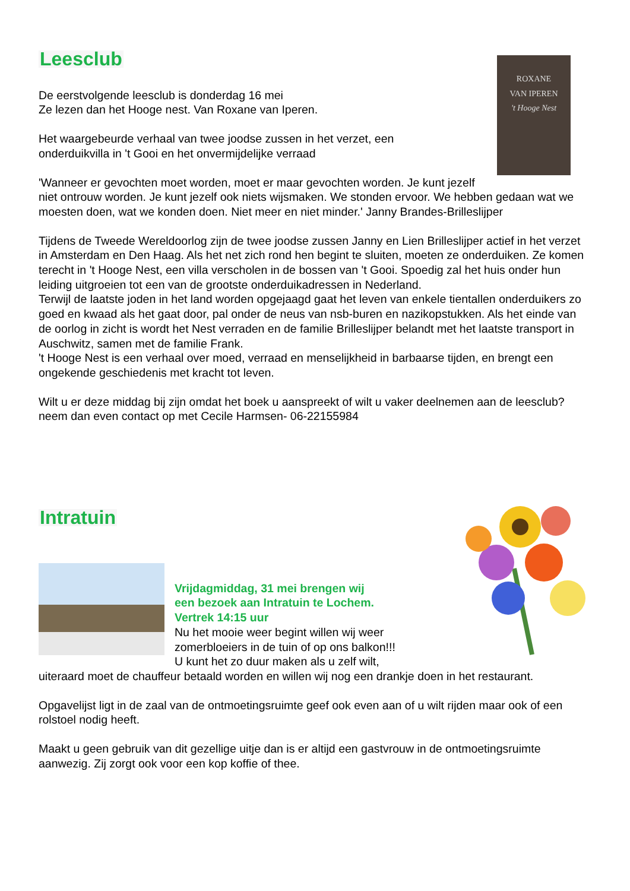ROXANE
VAN IPEREN
't Hooge Nest
Leesclub
De eerstvolgende leesclub is donderdag 16 mei
Ze lezen dan het Hooge nest. Van Roxane van Iperen.
Het waargebeurde verhaal van twee joodse zussen in het verzet, een
onderduikvilla in 't Gooi en het onvermijdelijke verraad
'Wanneer er gevochten moet worden, moet er maar gevochten worden. Je kunt jezelf niet ontrouw worden. Je kunt jezelf ook niets wijsmaken. We stonden ervoor. We hebben gedaan wat we moesten doen, wat we konden doen. Niet meer en niet minder.' Janny Brandes-Brilleslijper
Tijdens de Tweede Wereldoorlog zijn de twee joodse zussen Janny en Lien Brilleslijper actief in het verzet in Amsterdam en Den Haag. Als het net zich rond hen begint te sluiten, moeten ze onderduiken. Ze komen terecht in 't Hooge Nest, een villa verscholen in de bossen van 't Gooi. Spoedig zal het huis onder hun leiding uitgroeien tot een van de grootste onderduikadressen in Nederland.
Terwijl de laatste joden in het land worden opgejaagd gaat het leven van enkele tientallen onderduikers zo goed en kwaad als het gaat door, pal onder de neus van nsb-buren en nazikopstukken. Als het einde van de oorlog in zicht is wordt het Nest verraden en de familie Brilleslijper belandt met het laatste transport in Auschwitz, samen met de familie Frank.
't Hooge Nest is een verhaal over moed, verraad en menselijkheid in barbaarse tijden, en brengt een ongekende geschiedenis met kracht tot leven.
Wilt u er deze middag bij zijn omdat het boek u aanspreekt of wilt u vaker deelnemen aan de leesclub? neem dan even contact op met Cecile Harmsen- 06-22155984
Intratuin
Vrijdagmiddag, 31 mei brengen wij
een bezoek aan Intratuin te Lochem.
Vertrek 14:15 uur
Nu het mooie weer begint willen wij weer zomerbloeiers in de tuin of op ons balkon!!!
U kunt het zo duur maken als u zelf wilt, uiteraard moet de chauffeur betaald worden en willen wij nog een drankje doen in het restaurant.
Opgavelijst ligt in de zaal van de ontmoetingsruimte geef ook even aan of u wilt rijden maar ook of een rolstoel nodig heeft.
Maakt u geen gebruik van dit gezellige uitje dan is er altijd een gastvrouw in de ontmoetingsruimte aanwezig. Zij zorgt ook voor een kop koffie of thee.